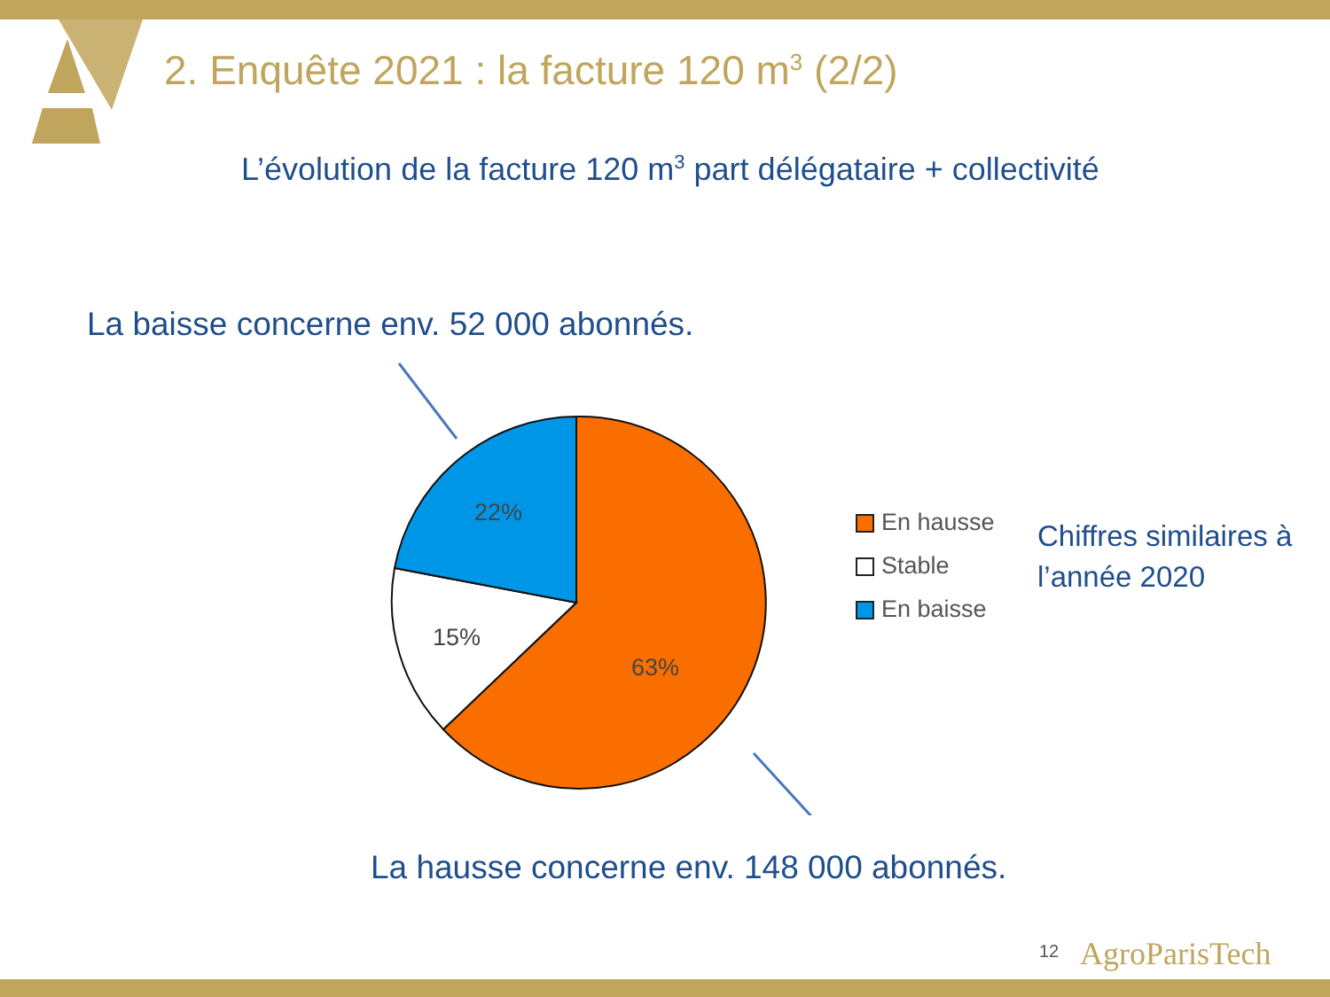2. Enquête 2021 : la facture 120 m<sup>3</sup> (2/2)
L’évolution de la facture 120 m<sup>3</sup> part délégataire + collectivité
La baisse concerne env. 52 000 abonnés.
22%
15%
63%
En hausse
Stable
En baisse
Chiffres similaires à
l’année 2020
La hausse concerne env. 148 000 abonnés.
12 AgroParisTech